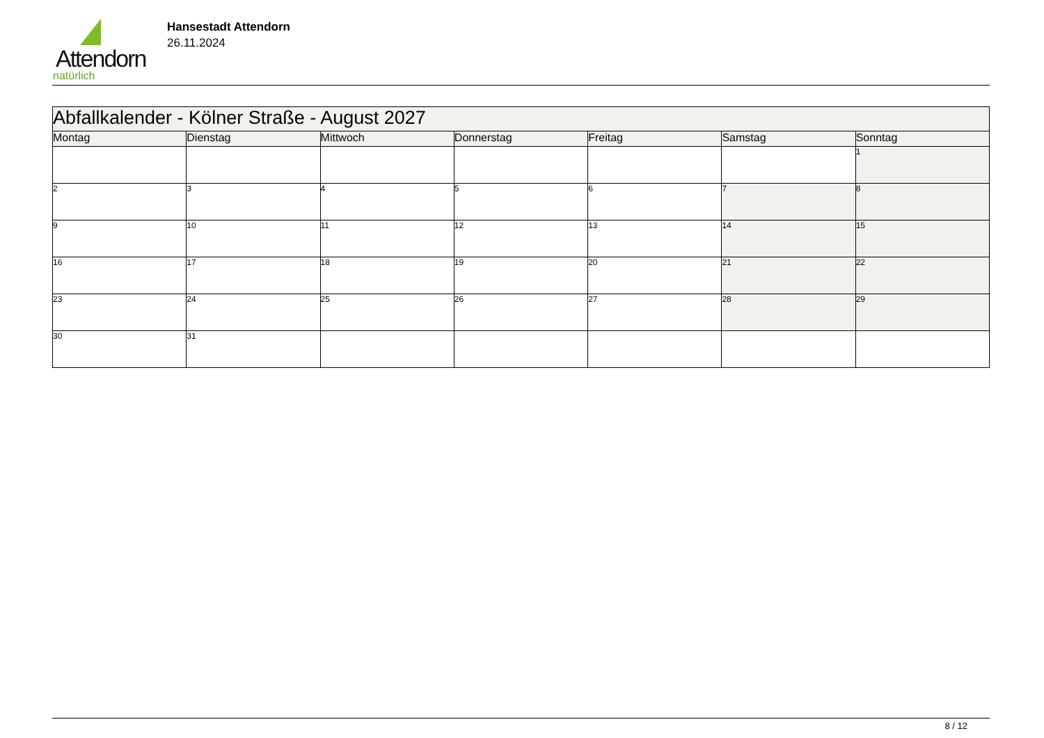Attendorn
natürlich
Hansestadt Attendorn
26.11.2024
| Abfallkalender - Kölner Straße - August 2027 | | | | | | |
| --- | --- | --- | --- | --- | --- | --- |
| Montag | Dienstag | Mittwoch | Donnerstag | Freitag | Samstag | Sonntag |
| | | | | | | 1 |
| 2 | 3 | 4 | 5 | 6 | 7 | 8 |
| 9 | 10 | 11 | 12 | 13 | 14 | 15 |
| 16 | 17 | 18 | 19 | 20 | 21 | 22 |
| 23 | 24 | 25 | 26 | 27 | 28 | 29 |
| 30 | 31 | | | | | |
8 / 12